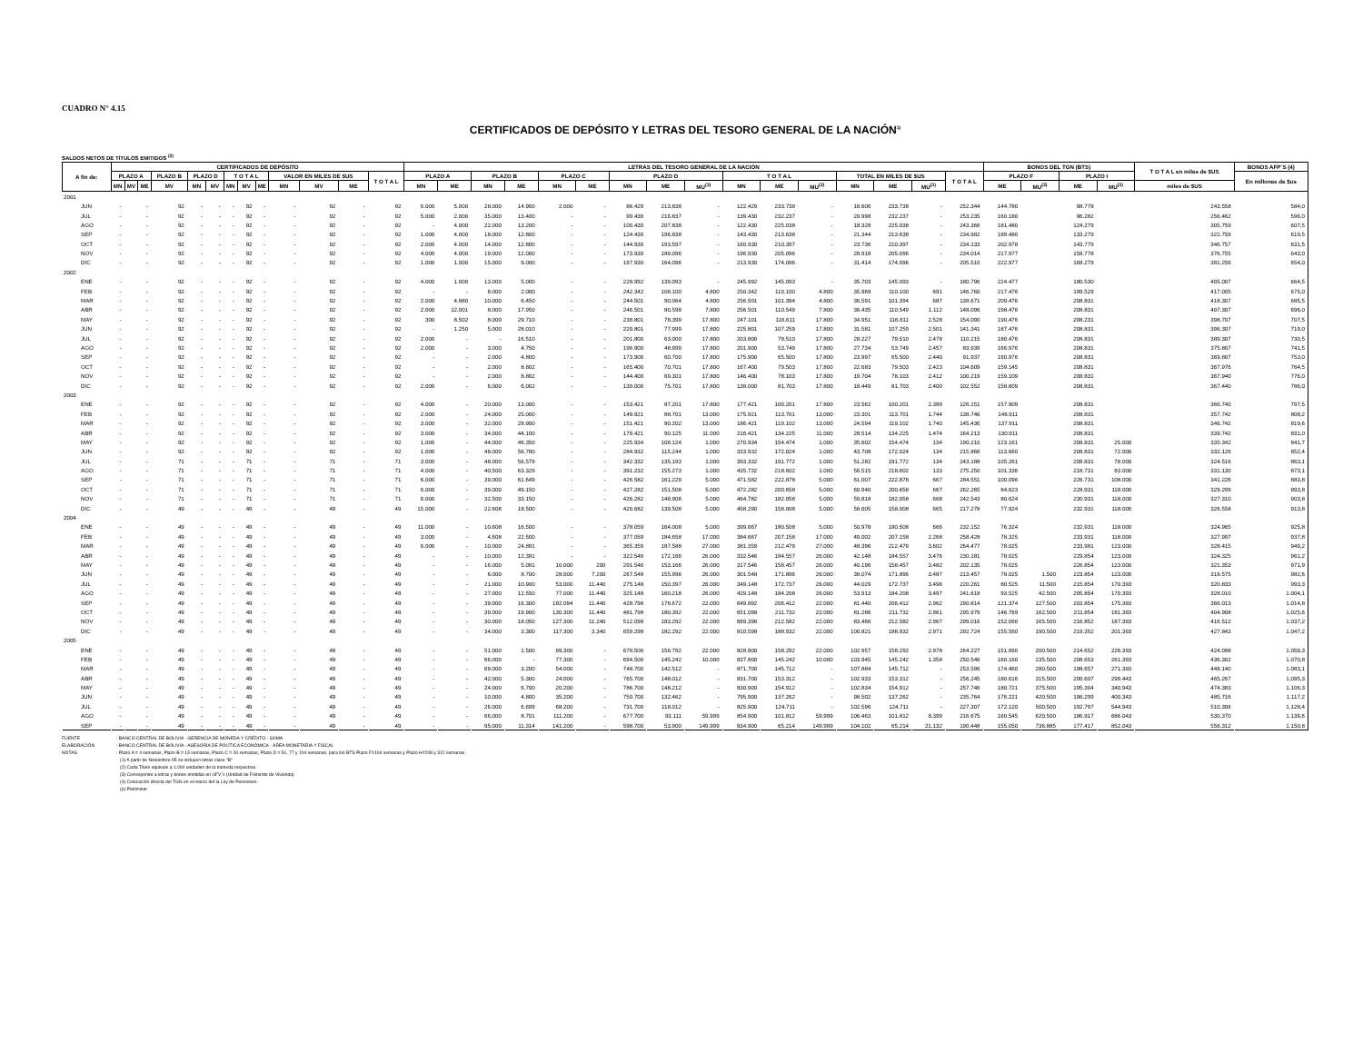CUADRO N° 4.15
CERTIFICADOS DE DEPÓSITO Y LETRAS DEL TESORO GENERAL DE LA NACIÓN<sup>1)</sup>
SALDOS NETOS DE TÍTULOS EMITIDOS <sup>(2)</sup>
| A fin de: | CERTIFICADOS DE DEPÓSITO | | | | | | | | | | | | | LETRAS DEL TESORO GENERAL DE LA NACIÓN | | | | | | | | | | | | | | | | BONOS DEL TGN (BTS) | | | | T O T A L en miles de $US | BONOS AFP´S (4) |
| --- | --- | --- | --- | --- | --- | --- | --- | --- | --- | --- | --- | --- | --- | --- | --- | --- | --- | --- | --- | --- | --- | --- | --- | --- | --- | --- | --- | --- | --- | --- | --- | --- | --- | --- | --- |
| | PLAZO A | | | PLAZO B | PLAZO D | | T O T A L | | | VALOR EN MILES DE $US | | | T O T A L | PLAZO A | | PLAZO B | | PLAZO C | | PLAZO D | | | T O T A L | | | TOTAL EN MILES DE $US | | | T O T A L | PLAZO F | | PLAZO I | | | En millones de $us |
| | MN | MV | ME | MV | MN | MV | MN | MV | ME | MN | MV | ME | | MN | ME | MN | ME | MN | ME | MN | ME | MU<sup>(3)</sup> | MN | ME | MU<sup>(3)</sup> | MN | ME | MU<sup>(3)</sup> | | ME | MU<sup>(3)</sup> | ME | MU<sup>(3)</sup> | miles de $US | |
| 2001 | | | | | | | | | | | | | | | | | | | | | | | | | | | | | | | | | | | |
| JUN | - | | - | 92 | - | - | - | 92 | - | - | 92 | - | 92 | 6.000 | 5.000 | 28.000 | 14.900 | 2.000 | - | 86.429 | 213.838 | - | 122.429 | 233.738 | - | 18.606 | 233.738 | - | 252.344 | 144.780 | | 98.778 | | 243.558 | 584,0 |
| JUL | - | | - | 92 | - | - | - | 92 | - | - | 92 | - | 92 | 5.000 | 2.000 | 35.000 | 13.400 | - | - | 99.430 | 216.837 | - | 139.430 | 232.237 | - | 20.998 | 232.237 | - | 253.235 | 160.180 | | 96.282 | | 256.462 | 596,0 |
| AGO | - | | - | 92 | - | - | - | 92 | - | - | 92 | - | 92 | - | 4.000 | 22.000 | 13.200 | - | - | 100.430 | 207.838 | - | 122.430 | 225.038 | - | 18.328 | 225.038 | - | 243.366 | 181.480 | | 124.279 | | 305.759 | 607,5 |
| SEP | - | | - | 92 | - | - | - | 92 | - | - | 92 | - | 92 | 1.000 | 4.000 | 18.000 | 12.800 | - | - | 124.430 | 196.838 | - | 143.430 | 213.638 | - | 21.344 | 213.638 | - | 234.982 | 189.480 | | 133.279 | | 322.759 | 619,5 |
| OCT | - | | - | 92 | - | - | - | 92 | - | - | 92 | - | 92 | 2.000 | 4.000 | 14.000 | 12.800 | - | - | 144.930 | 193.597 | - | 160.930 | 210.397 | - | 23.736 | 210.397 | - | 234.133 | 202.978 | | 143.779 | | 346.757 | 631,5 |
| NOV | - | | - | 92 | - | - | - | 92 | - | - | 92 | - | 92 | 4.000 | 4.000 | 19.000 | 12.000 | - | - | 173.930 | 189.096 | - | 196.930 | 205.096 | - | 28.918 | 205.096 | - | 234.014 | 217.977 | | 158.778 | | 376.755 | 643,0 |
| DIC | - | | - | 92 | - | - | - | 92 | - | - | 92 | - | 92 | 1.000 | 1.000 | 15.000 | 9.000 | - | - | 197.930 | 164.096 | - | 213.930 | 174.096 | - | 31.414 | 174.096 | - | 205.510 | 222.977 | | 168.279 | | 391.256 | 654,0 |
| 2002 | | | | | | | | | | | | | | | | | | | | | | | | | | | | | | | | | | | |
| ENE | - | | - | 92 | - | - | - | 92 | - | - | 92 | - | 92 | 4.000 | 1.000 | 13.000 | 5.000 | - | - | 228.992 | 139.093 | - | 245.992 | 145.093 | - | 35.703 | 145.093 | - | 180.796 | 224.477 | | 180.530 | | 405.007 | 664,5 |
| FEB | - | | - | 92 | - | - | - | 92 | - | - | 92 | - | 92 | - | - | 8.000 | 2.000 | - | - | 242.342 | 108.100 | 4.800 | 250.342 | 110.100 | 4.800 | 35.969 | 110.100 | 691 | 146.760 | 217.476 | | 199.529 | | 417.005 | 675,0 |
| MAR | - | | - | 92 | - | - | - | 92 | - | - | 92 | - | 92 | 2.000 | 4.880 | 10.000 | 6.450 | - | - | 244.501 | 90.064 | 4.800 | 256.501 | 101.394 | 4.800 | 36.591 | 101.394 | 687 | 138.671 | 209.476 | | 208.831 | | 418.307 | 685,5 |
| ABR | - | | - | 92 | - | - | - | 92 | - | - | 92 | - | 92 | 2.000 | 12.001 | 8.000 | 17.950 | - | - | 246.501 | 80.598 | 7.800 | 256.501 | 110.549 | 7.800 | 36.435 | 110.549 | 1.112 | 148.096 | 198.476 | | 208.831 | | 407.307 | 696,0 |
| MAY | - | | - | 92 | - | - | - | 92 | - | - | 92 | - | 92 | 300 | 8.502 | 8.000 | 29.710 | - | - | 238.801 | 78.399 | 17.800 | 247.101 | 116.611 | 17.800 | 34.951 | 116.611 | 2.528 | 154.090 | 190.476 | | 208.231 | | 398.707 | 707,5 |
| JUN | - | | - | 92 | - | - | - | 92 | - | - | 92 | - | 92 | - | 1.250 | 5.000 | 28.010 | - | - | 220.801 | 77.999 | 17.800 | 225.801 | 107.259 | 17.800 | 31.581 | 107.259 | 2.501 | 141.341 | 187.476 | | 208.831 | | 396.307 | 719,0 |
| JUL | - | | - | 92 | - | - | - | 92 | - | - | 92 | - | 92 | 2.000 | - | - | 16.510 | - | - | 201.800 | 63.000 | 17.800 | 203.800 | 79.510 | 17.800 | 28.227 | 79.510 | 2.478 | 110.215 | 180.476 | | 208.831 | | 389.307 | 730,5 |
| AGO | - | | - | 92 | - | - | - | 92 | - | - | 92 | - | 92 | 2.000 | - | 3.000 | 4.750 | - | - | 196.900 | 48.999 | 17.800 | 201.900 | 53.749 | 17.800 | 27.734 | 53.749 | 2.457 | 83.939 | 166.976 | | 208.831 | | 375.807 | 741,5 |
| SEP | - | | - | 92 | - | - | - | 92 | - | - | 92 | - | 92 | - | - | 2.000 | 4.800 | - | - | 173.900 | 60.700 | 17.800 | 175.900 | 65.500 | 17.800 | 23.997 | 65.500 | 2.440 | 91.937 | 160.976 | | 208.831 | | 369.807 | 753,0 |
| OCT | - | | - | 92 | - | - | - | 92 | - | - | 92 | - | 92 | - | - | 2.000 | 8.802 | - | - | 165.400 | 70.701 | 17.800 | 167.400 | 79.503 | 17.800 | 22.683 | 79.503 | 2.423 | 104.609 | 159.145 | | 208.831 | | 367.976 | 764,5 |
| NOV | - | | - | 92 | - | - | - | 92 | - | - | 92 | - | 92 | - | - | 2.000 | 8.802 | - | - | 144.400 | 69.301 | 17.800 | 146.400 | 78.103 | 17.800 | 19.704 | 78.103 | 2.412 | 100.219 | 159.109 | | 208.831 | | 367.940 | 776,0 |
| DIC | - | | - | 92 | - | - | - | 92 | - | - | 92 | - | 92 | 2.000 | - | 6.000 | 6.002 | - | - | 130.000 | 75.701 | 17.800 | 138.000 | 81.703 | 17.800 | 18.449 | 81.703 | 2.400 | 102.552 | 158.609 | | 208.831 | | 367.440 | 786,0 |
| 2003 | | | | | | | | | | | | | | | | | | | | | | | | | | | | | | | | | | | |
| ENE | - | | - | 92 | - | - | - | 92 | - | - | 92 | - | 92 | 4.000 | - | 20.000 | 13.000 | - | - | 153.421 | 87.201 | 17.800 | 177.421 | 100.201 | 17.800 | 23.562 | 100.201 | 2.389 | 126.151 | 157.909 | | 208.831 | | 366.740 | 797,5 |
| FEB | - | | - | 92 | - | - | - | 92 | - | - | 92 | - | 92 | 2.000 | - | 24.000 | 25.000 | - | - | 149.921 | 88.701 | 13.000 | 175.921 | 113.701 | 13.000 | 23.301 | 113.701 | 1.744 | 138.746 | 148.911 | | 208.831 | | 357.742 | 808,2 |
| MAR | - | | - | 92 | - | - | - | 92 | - | - | 92 | - | 92 | 3.000 | - | 32.000 | 28.900 | - | - | 151.421 | 90.202 | 13.000 | 186.421 | 119.102 | 13.000 | 24.594 | 119.102 | 1.740 | 145.436 | 137.911 | | 208.831 | | 346.742 | 819,6 |
| ABR | - | | - | 92 | - | - | - | 92 | - | - | 92 | - | 92 | 3.000 | - | 34.000 | 44.100 | - | - | 179.421 | 90.125 | 11.000 | 216.421 | 134.225 | 11.000 | 28.514 | 134.225 | 1.474 | 164.213 | 130.911 | | 208.831 | | 339.742 | 831,0 |
| MAY | - | | - | 92 | - | - | - | 92 | - | - | 92 | - | 92 | 1.000 | - | 44.000 | 46.350 | - | - | 225.934 | 108.124 | 1.000 | 270.934 | 154.474 | 1.000 | 35.602 | 154.474 | 134 | 190.210 | 123.161 | | 208.831 | 25.000 | 335.342 | 841,7 |
| JUN | - | | - | 92 | - | - | - | 92 | - | - | 92 | - | 92 | 1.000 | - | 48.000 | 56.780 | - | - | 284.932 | 115.244 | 1.000 | 333.932 | 172.024 | 1.000 | 43.708 | 172.024 | 134 | 215.866 | 113.660 | | 208.831 | 72.000 | 332.126 | 852,4 |
| JUL | - | | - | 71 | - | - | - | 71 | - | - | 71 | - | 71 | 3.000 | - | 48.000 | 56.579 | - | - | 342.332 | 135.193 | 1.000 | 393.332 | 191.772 | 1.000 | 51.282 | 191.772 | 134 | 243.188 | 105.261 | | 208.831 | 78.000 | 324.516 | 863,1 |
| AGO | - | | - | 71 | - | - | - | 71 | - | - | 71 | - | 71 | 4.000 | - | 40.500 | 63.329 | - | - | 391.232 | 155.273 | 1.000 | 435.732 | 218.602 | 1.000 | 56.515 | 218.602 | 133 | 275.250 | 101.336 | | 218.731 | 83.000 | 331.130 | 873,1 |
| SEP | - | | - | 71 | - | - | - | 71 | - | - | 71 | - | 71 | 6.000 | - | 39.000 | 61.649 | - | - | 426.582 | 161.229 | 5.000 | 471.582 | 222.878 | 5.000 | 61.007 | 222.878 | 667 | 284.551 | 100.096 | | 226.731 | 108.000 | 341.226 | 883,8 |
| OCT | - | | - | 71 | - | - | - | 71 | - | - | 71 | - | 71 | 6.000 | - | 39.000 | 49.150 | - | - | 427.282 | 151.508 | 5.000 | 472.282 | 200.658 | 5.000 | 60.940 | 200.658 | 667 | 262.265 | 84.623 | | 228.931 | 118.000 | 329.299 | 893,8 |
| NOV | - | | - | 71 | - | - | - | 71 | - | - | 71 | - | 71 | 6.000 | - | 32.500 | 33.150 | - | - | 426.282 | 148.908 | 5.000 | 464.782 | 182.058 | 5.000 | 59.818 | 182.058 | 668 | 242.543 | 80.624 | | 230.931 | 118.000 | 327.310 | 903,8 |
| DIC | - | | - | 49 | - | - | - | 49 | - | - | 49 | - | 49 | 15.000 | - | 22.608 | 18.500 | - | - | 420.682 | 139.508 | 5.000 | 458.290 | 158.008 | 5.000 | 58.605 | 158.008 | 665 | 217.278 | 77.924 | | 232.931 | 118.000 | 326.558 | 913,8 |
| 2004 | | | | | | | | | | | | | | | | | | | | | | | | | | | | | | | | | | | |
| ENE | - | | - | 49 | - | - | - | 49 | - | - | 49 | - | 49 | 11.000 | - | 10.608 | 16.500 | - | - | 378.059 | 164.008 | 5.000 | 399.667 | 180.508 | 5.000 | 50.978 | 180.508 | 666 | 232.152 | 76.324 | | 232.931 | 118.000 | 324.965 | 925,8 |
| FEB | - | | - | 49 | - | - | - | 49 | - | - | 49 | - | 49 | 3.000 | - | 4.608 | 22.500 | - | - | 377.059 | 184.658 | 17.000 | 384.667 | 207.158 | 17.000 | 49.002 | 207.158 | 2.268 | 258.428 | 78.325 | | 233.931 | 118.000 | 327.997 | 937,8 |
| MAR | - | | - | 49 | - | - | - | 49 | - | - | 49 | - | 49 | 6.000 | - | 10.000 | 24.891 | - | - | 365.359 | 187.588 | 27.000 | 381.359 | 212.479 | 27.000 | 48.396 | 212.479 | 3.602 | 264.477 | 78.025 | | 233.981 | 123.000 | 328.415 | 949,2 |
| ABR | - | | - | 49 | - | - | - | 49 | - | - | 49 | - | 49 | - | - | 10.000 | 12.391 | - | - | 322.546 | 172.166 | 26.000 | 332.546 | 184.557 | 26.000 | 42.148 | 184.557 | 3.476 | 230.181 | 78.025 | | 229.854 | 123.000 | 324.325 | 961,2 |
| MAY | - | | - | 49 | - | - | - | 49 | - | - | 49 | - | 49 | - | - | 16.000 | 5.091 | 10.000 | 200 | 291.546 | 153.166 | 26.000 | 317.546 | 158.457 | 26.000 | 40.196 | 158.457 | 3.482 | 202.135 | 78.025 | | 226.854 | 123.000 | 321.353 | 971,9 |
| JUN | - | | - | 49 | - | - | - | 49 | - | - | 49 | - | 49 | - | - | 6.000 | 8.700 | 28.000 | 7.200 | 267.548 | 155.996 | 26.000 | 301.548 | 171.896 | 26.000 | 38.074 | 171.896 | 3.487 | 213.457 | 78.025 | 1.500 | 223.854 | 123.000 | 318.575 | 982,6 |
| JUL | - | | - | 49 | - | - | - | 49 | - | - | 49 | - | 49 | - | - | 21.000 | 10.900 | 53.000 | 11.440 | 275.148 | 150.397 | 26.000 | 349.148 | 172.737 | 26.000 | 44.029 | 172.737 | 3.496 | 220.261 | 80.525 | 11.500 | 215.854 | 170.393 | 320.833 | 993,3 |
| AGO | - | | - | 49 | - | - | - | 49 | - | - | 49 | - | 49 | - | - | 27.000 | 12.550 | 77.000 | 11.440 | 325.148 | 160.218 | 26.000 | 429.148 | 184.208 | 26.000 | 53.913 | 184.208 | 3.497 | 241.618 | 93.525 | 42.500 | 205.854 | 170.393 | 328.010 | 1.004,1 |
| SEP | - | | - | 49 | - | - | - | 49 | - | - | 49 | - | 49 | - | - | 39.000 | 16.300 | 182.094 | 11.440 | 428.798 | 178.672 | 22.000 | 649.892 | 206.412 | 22.000 | 81.440 | 206.412 | 2.962 | 290.814 | 121.374 | 127.500 | 203.854 | 175.393 | 366.013 | 1.014,8 |
| OCT | - | | - | 49 | - | - | - | 49 | - | - | 49 | - | 49 | - | - | 39.000 | 19.900 | 130.300 | 11.440 | 481.798 | 180.392 | 22.000 | 651.098 | 211.732 | 22.000 | 81.286 | 211.732 | 2.961 | 295.979 | 146.769 | 162.500 | 211.854 | 181.393 | 404.908 | 1.025,6 |
| NOV | - | | - | 49 | - | - | - | 49 | - | - | 49 | - | 49 | - | - | 30.000 | 18.050 | 127.300 | 11.240 | 512.098 | 183.292 | 22.000 | 669.398 | 212.582 | 22.000 | 83.466 | 212.582 | 2.967 | 299.016 | 152.060 | 165.500 | 216.852 | 187.393 | 416.512 | 1.037,2 |
| DIC | - | | - | 49 | - | - | - | 49 | - | - | 49 | - | 49 | - | - | 34.000 | 3.300 | 117.300 | 3.340 | 659.298 | 182.292 | 22.000 | 810.598 | 188.932 | 22.000 | 100.821 | 188.932 | 2.971 | 292.724 | 155.560 | 190.500 | 219.352 | 201.393 | 427.843 | 1.047,2 |
| 2005 | | | | | | | | | | | | | | | | | | | | | | | | | | | | | | | | | | | |
| ENE | - | | - | 49 | - | - | - | 49 | - | - | 49 | - | 49 | - | - | 51.000 | 1.500 | 99.300 | - | 678.500 | 156.792 | 22.000 | 828.800 | 158.292 | 22.000 | 102.957 | 158.292 | 2.978 | 264.227 | 151.660 | 200.500 | 214.652 | 226.393 | 424.098 | 1.059,3 |
| FEB | - | | - | 49 | - | - | - | 49 | - | - | 49 | - | 49 | - | - | 66.000 | - | 77.300 | - | 694.500 | 145.242 | 10.000 | 837.800 | 145.242 | 10.000 | 103.945 | 145.242 | 1.358 | 250.546 | 160.160 | 235.500 | 208.653 | 261.393 | 436.302 | 1.070,8 |
| MAR | - | | - | 49 | - | - | - | 49 | - | - | 49 | - | 49 | - | - | 69.000 | 3.200 | 54.000 | - | 748.700 | 142.512 | - | 871.700 | 145.712 | - | 107.884 | 145.712 | - | 253.596 | 174.460 | 280.500 | 198.657 | 271.393 | 448.140 | 1.083,1 |
| ABR | - | | - | 49 | - | - | - | 49 | - | - | 49 | - | 49 | - | - | 42.000 | 5.300 | 24.000 | - | 765.700 | 148.012 | - | 831.700 | 153.312 | - | 102.933 | 153.312 | - | 256.245 | 180.616 | 315.500 | 200.607 | 299.443 | 465.267 | 1.095,3 |
| MAY | - | | - | 49 | - | - | - | 49 | - | - | 49 | - | 49 | - | - | 24.000 | 6.700 | 20.200 | - | 786.700 | 148.212 | - | 830.900 | 154.912 | - | 102.834 | 154.912 | - | 257.746 | 180.721 | 375.500 | 195.304 | 340.943 | 474.383 | 1.106,3 |
| JUN | - | | - | 49 | - | - | - | 49 | - | - | 49 | - | 49 | - | - | 10.000 | 4.800 | 35.200 | - | 750.700 | 132.462 | - | 795.900 | 137.262 | - | 98.502 | 137.262 | - | 235.764 | 176.221 | 420.500 | 196.299 | 400.343 | 485.716 | 1.117,2 |
| JUL | - | | - | 49 | - | - | - | 49 | - | - | 49 | - | 49 | - | - | 26.000 | 6.699 | 68.200 | - | 731.700 | 118.012 | - | 825.900 | 124.711 | - | 102.596 | 124.711 | - | 227.307 | 172.120 | 500.500 | 192.797 | 544.943 | 510.306 | 1.128,4 |
| AGO | - | | - | 49 | - | - | - | 49 | - | - | 49 | - | 49 | - | - | 66.000 | 8.701 | 111.200 | - | 677.700 | 93.111 | 59.999 | 854.900 | 101.812 | 59.999 | 106.463 | 101.812 | 8.399 | 216.675 | 160.545 | 620.500 | 186.917 | 686.043 | 530.370 | 1.139,6 |
| SEP | - | | - | 49 | - | - | - | 49 | - | - | 49 | - | 49 | - | - | 95.000 | 11.314 | 141.200 | - | 598.700 | 53.900 | 149.999 | 834.900 | 65.214 | 149.999 | 104.102 | 65.214 | 21.132 | 190.448 | 155.050 | 736.885 | 177.417 | 852.043 | 556.312 | 1.150,8 |
FUENTE: BANCO CENTRAL DE BOLIVIA - GERENCIA DE MONEDA Y CRÉDITO - SOMA
ELABORACIÓN: BANCO CENTRAL DE BOLIVIA - ASESORÍA DE POLÍTICA ECONÓMICA - ÁREA MONETARIA Y FISCAL
NOTAS: Plazo A = 4 semanas, Plazo B = 13 semanas, Plazo C = 26 semanas, Plazo D = 51, 77 y 104 semanas, para los BTS Plazo F=104 semanas y Plazo H=208 y 312 semanas .
(1) A partir de Noviembre 95 se incluyen letras clase "B"
(2) Cada Título equivale a 1.000 unidades de la moneda respectiva.
(3) Corresponde a letras y bonos emitidas en UFV´s (Unidad de Fomento de Vivienda)
(4) Colocación directa del TGN en el marco del la Ley de Pensiones.
(p) Preliminar